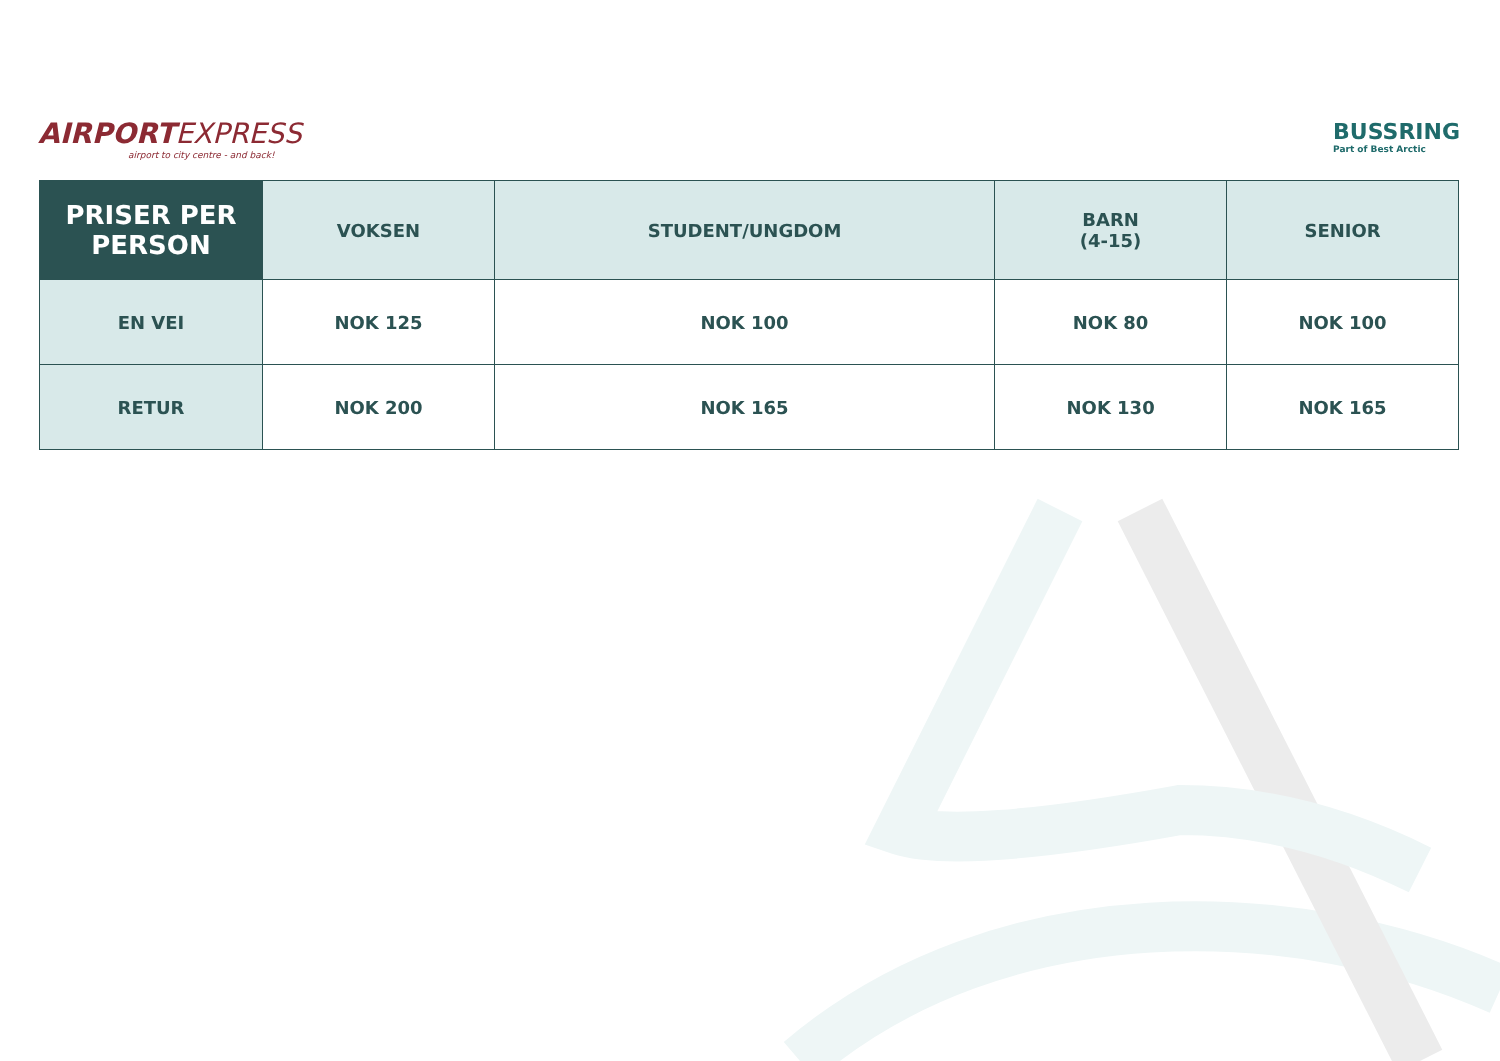AIRPORTEXPRESS
airport to city centre - and back!
BUSSRING
Part of Best Arctic
| PRISER PER PERSON | VOKSEN | STUDENT/UNGDOM | BARN (4-15) | SENIOR |
| --- | --- | --- | --- | --- |
| EN VEI | NOK 125 | NOK 100 | NOK 80 | NOK 100 |
| RETUR | NOK 200 | NOK 165 | NOK 130 | NOK 165 |